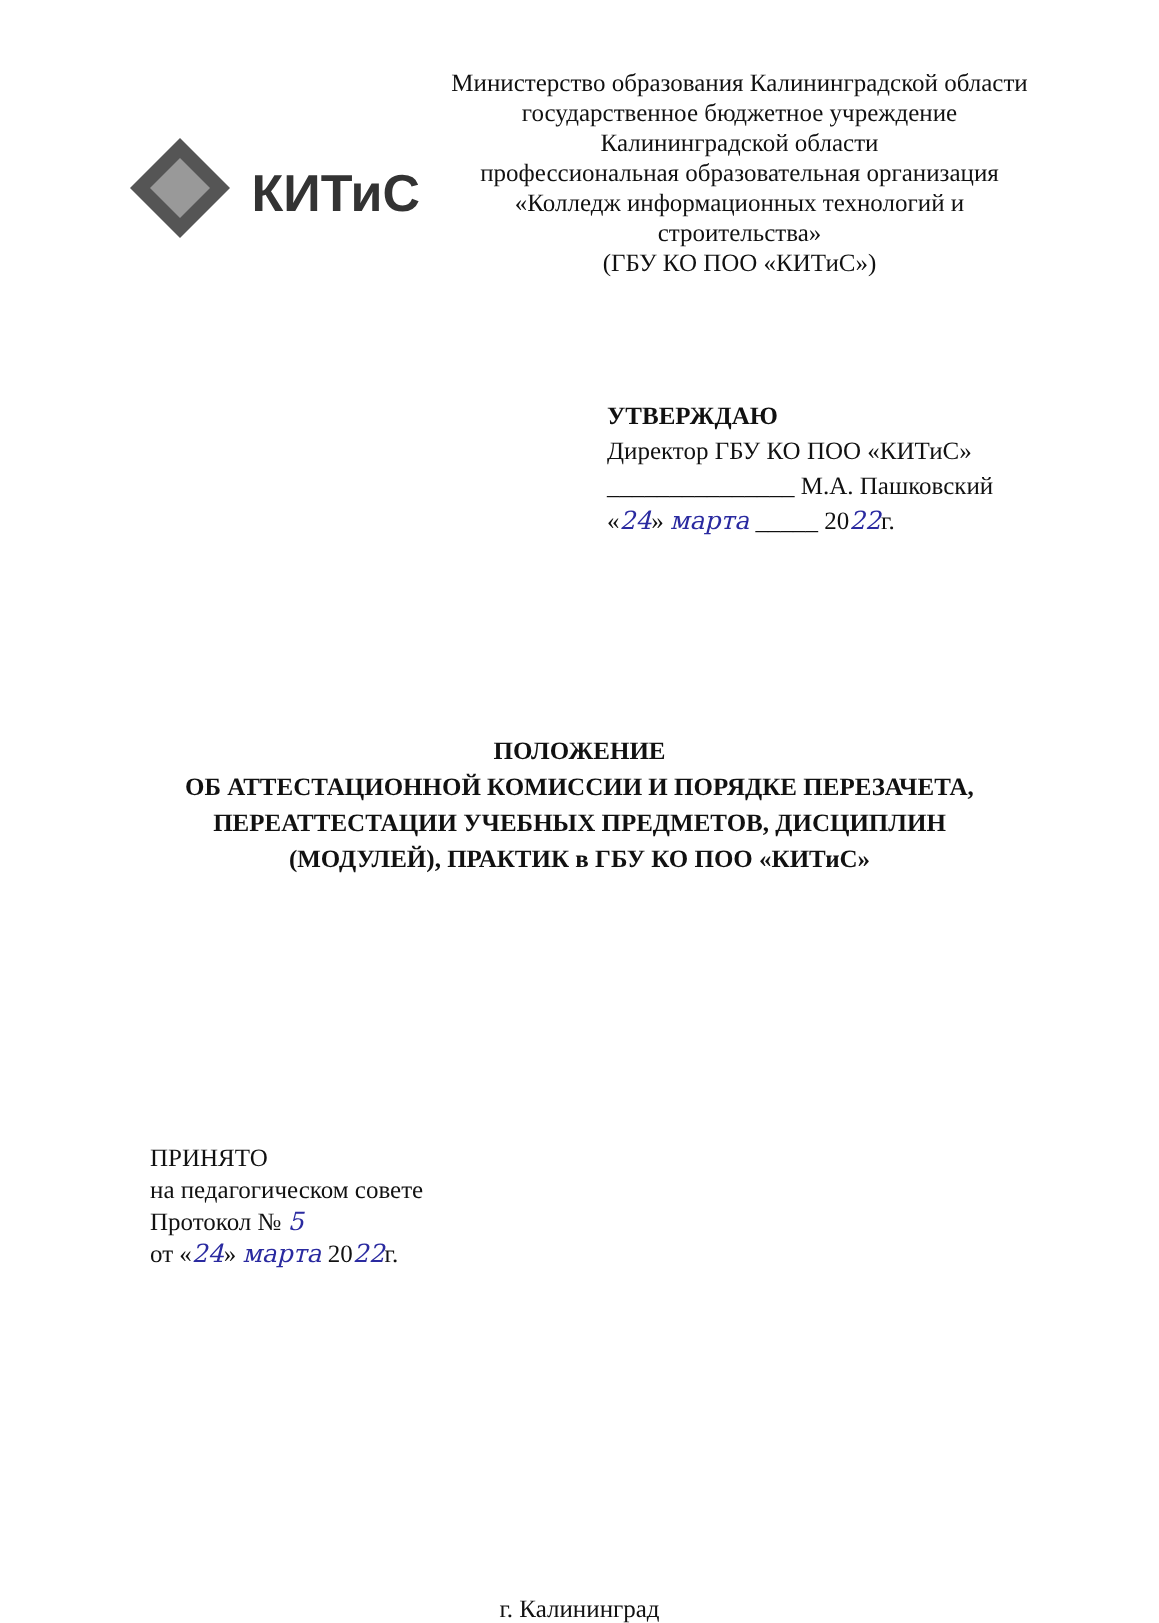КИТиС
Министерство образования Калининградской области
государственное бюджетное учреждение
Калининградской области
профессиональная образовательная организация
«Колледж информационных технологий и
строительства»
(ГБУ КО ПОО «КИТиС»)
УТВЕРЖДАЮ
Директор ГБУ КО ПОО «КИТиС»
_______________ М.А. Пашковский
«24» марта _____ 2022г.
ПОЛОЖЕНИЕ
ОБ АТТЕСТАЦИОННОЙ КОМИССИИ И ПОРЯДКЕ ПЕРЕЗАЧЕТА,
ПЕРЕАТТЕСТАЦИИ УЧЕБНЫХ ПРЕДМЕТОВ, ДИСЦИПЛИН
(МОДУЛЕЙ), ПРАКТИК в ГБУ КО ПОО «КИТиС»
ПРИНЯТО
на педагогическом совете
Протокол № 5
от «24» марта 2022г.
г. Калининград